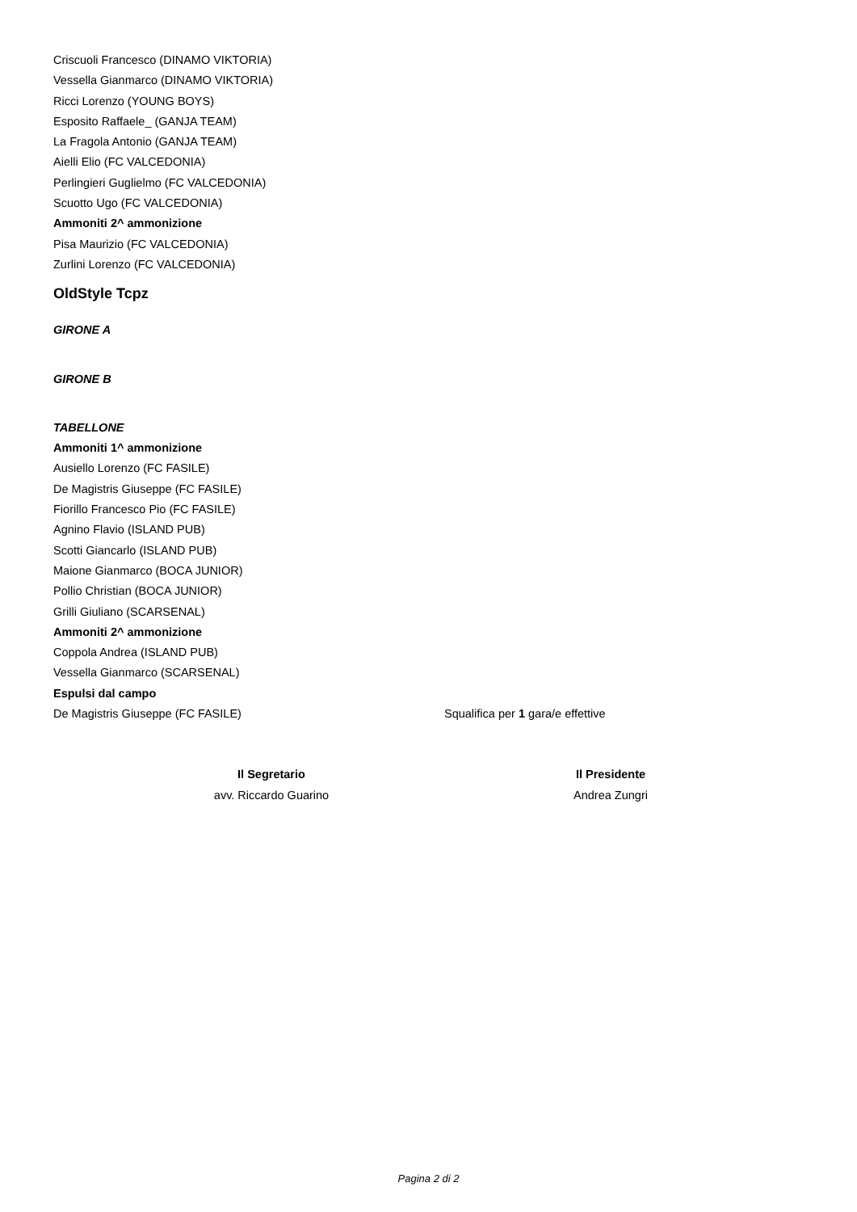Criscuoli Francesco (DINAMO VIKTORIA)
Vessella Gianmarco (DINAMO VIKTORIA)
Ricci Lorenzo (YOUNG BOYS)
Esposito Raffaele_ (GANJA TEAM)
La Fragola Antonio (GANJA TEAM)
Aielli Elio (FC VALCEDONIA)
Perlingieri Guglielmo (FC VALCEDONIA)
Scuotto Ugo (FC VALCEDONIA)
Ammoniti 2^ ammonizione
Pisa Maurizio (FC VALCEDONIA)
Zurlini Lorenzo (FC VALCEDONIA)
OldStyle Tcpz
GIRONE A
GIRONE B
TABELLONE
Ammoniti 1^ ammonizione
Ausiello Lorenzo (FC FASILE)
De Magistris Giuseppe (FC FASILE)
Fiorillo Francesco Pio (FC FASILE)
Agnino Flavio (ISLAND PUB)
Scotti Giancarlo (ISLAND PUB)
Maione Gianmarco (BOCA JUNIOR)
Pollio Christian (BOCA JUNIOR)
Grilli Giuliano (SCARSENAL)
Ammoniti 2^ ammonizione
Coppola Andrea (ISLAND PUB)
Vessella Gianmarco (SCARSENAL)
Espulsi dal campo
De Magistris Giuseppe (FC FASILE) Squalifica per 1 gara/e effettive
Il Segretario
avv. Riccardo Guarino
Il Presidente
Andrea Zungri
Pagina 2 di 2